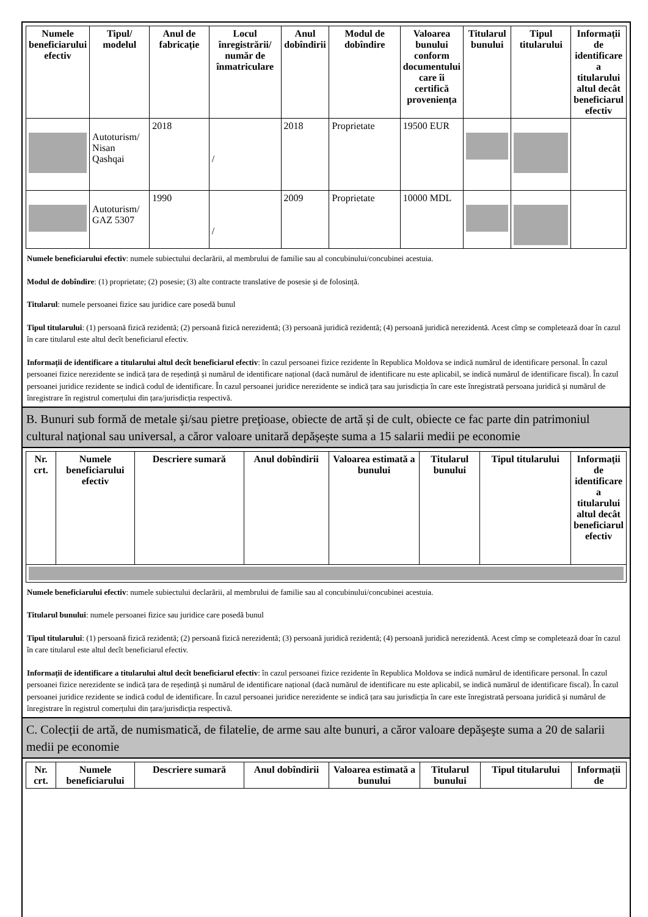| Numele beneficiarului efectiv | Tipul/ modelul | Anul de fabricație | Locul înregistrării/ număr de înmatriculare | Anul dobîndirii | Modul de dobîndire | Valoarea bunului conform documentului care îi certifică proveniența | Titularul bunului | Tipul titularului | Informații de identificare a titularului altul decât beneficiarul efectiv |
| --- | --- | --- | --- | --- | --- | --- | --- | --- | --- |
| | Autoturism/ Nisan Qashqai | 2018 | / | 2018 | Proprietate | 19500 EUR | | | |
| | Autoturism/ GAZ 5307 | 1990 | / | 2009 | Proprietate | 10000 MDL | | | |
Numele beneficiarului efectiv: numele subiectului declarării, al membrului de familie sau al concubinului/concubinei acestuia.
Modul de dobîndire: (1) proprietate; (2) posesie; (3) alte contracte translative de posesie și de folosință.
Titularul: numele persoanei fizice sau juridice care posedă bunul
Tipul titularului: (1) persoană fizică rezidentă; (2) persoană fizică nerezidentă; (3) persoană juridică rezidentă; (4) persoană juridică nerezidentă. Acest cîmp se completează doar în cazul în care titularul este altul decît beneficiarul efectiv.
Informații de identificare a titularului altul decît beneficiarul efectiv: în cazul persoanei fizice rezidente în Republica Moldova se indică numărul de identificare personal. În cazul persoanei fizice nerezidente se indică țara de reședință și numărul de identificare național (dacă numărul de identificare nu este aplicabil, se indică numărul de identificare fiscal). În cazul persoanei juridice rezidente se indică codul de identificare. În cazul persoanei juridice nerezidente se indică țara sau jurisdicția în care este înregistrată persoana juridică și numărul de înregistrare în registrul comerțului din țara/jurisdicția respectivă.
B. Bunuri sub formă de metale şi/sau pietre preţioase, obiecte de artă și de cult, obiecte ce fac parte din patrimoniul cultural naţional sau universal, a căror valoare unitară depășește suma a 15 salarii medii pe economie
| Nr. crt. | Numele beneficiarului efectiv | Descriere sumară | Anul dobîndirii | Valoarea estimată a bunului | Titularul bunului | Tipul titularului | Informații de identificare a titularului altul decât beneficiarul efectiv |
| --- | --- | --- | --- | --- | --- | --- | --- |
Numele beneficiarului efectiv: numele subiectului declarării, al membrului de familie sau al concubinului/concubinei acestuia.
Titularul bunului: numele persoanei fizice sau juridice care posedă bunul
Tipul titularului: (1) persoană fizică rezidentă; (2) persoană fizică nerezidentă; (3) persoană juridică rezidentă; (4) persoană juridică nerezidentă. Acest cîmp se completează doar în cazul în care titularul este altul decît beneficiarul efectiv.
Informații de identificare a titularului altul decît beneficiarul efectiv: în cazul persoanei fizice rezidente în Republica Moldova se indică numărul de identificare personal. În cazul persoanei fizice nerezidente se indică țara de reședință și numărul de identificare național (dacă numărul de identificare nu este aplicabil, se indică numărul de identificare fiscal). În cazul persoanei juridice rezidente se indică codul de identificare. În cazul persoanei juridice nerezidente se indică țara sau jurisdicția în care este înregistrată persoana juridică și numărul de înregistrare în registrul comerțului din țara/jurisdicția respectivă.
C. Colecții de artă, de numismatică, de filatelie, de arme sau alte bunuri, a căror valoare depăşeşte suma a 20 de salarii medii pe economie
| Nr. crt. | Numele beneficiarului | Descriere sumară | Anul dobîndirii | Valoarea estimată a bunului | Titularul bunului | Tipul titularului | Informații de |
| --- | --- | --- | --- | --- | --- | --- | --- |